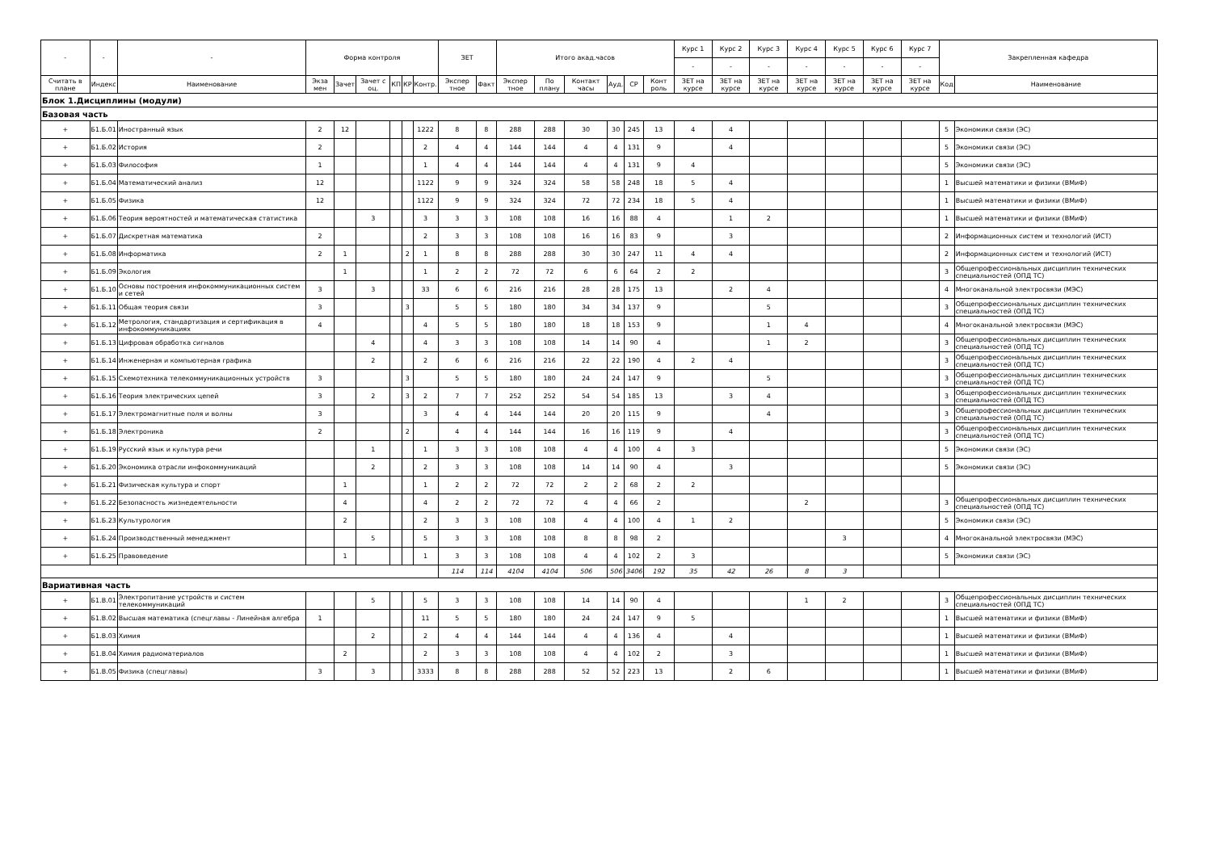| - | - | - | Форма контроля | | | | | | ЗЕТ | | Итого акад.часов | | | | | | Курс 1 | Курс 2 | Курс 3 | Курс 4 | Курс 5 | Курс 6 | Курс 7 | Закрепленная кафедра | |
| --- | --- | --- | --- | --- | --- | --- | --- | --- | --- | --- | --- | --- | --- | --- | --- | --- | --- | --- | --- | --- | --- | --- | --- | --- | --- |
| | | | | | | | | | | | | | | | | | - | - | - | - | - | - | - | | |
| Считать в плане | Индекс | Наименование | Экза мен | Зачет | Зачет с оц. | КП | КР | Контр. | Экспер тное | Факт | Экспер тное | По плану | Контакт часы | Ауд. | СР | Конт роль | ЗЕТ на курсе | ЗЕТ на курсе | ЗЕТ на курсе | ЗЕТ на курсе | ЗЕТ на курсе | ЗЕТ на курсе | ЗЕТ на курсе | Код | Наименование |
| Блок 1.Дисциплины (модули) | | | | | | | | | | | | | | | | | | | | | | | | | |
| Базовая часть | | | | | | | | | | | | | | | | | | | | | | | | | |
| + | Б1.Б.01 | Иностранный язык | 2 | 12 | | | | 1222 | 8 | 8 | 288 | 288 | 30 | 30 | 245 | 13 | 4 | 4 | | | | | | 5 | Экономики связи (ЭС) |
| + | Б1.Б.02 | История | 2 | | | | | 2 | 4 | 4 | 144 | 144 | 4 | 4 | 131 | 9 | | 4 | | | | | | 5 | Экономики связи (ЭС) |
| + | Б1.Б.03 | Философия | 1 | | | | | 1 | 4 | 4 | 144 | 144 | 4 | 4 | 131 | 9 | 4 | | | | | | | 5 | Экономики связи (ЭС) |
| + | Б1.Б.04 | Математический анализ | 12 | | | | | 1122 | 9 | 9 | 324 | 324 | 58 | 58 | 248 | 18 | 5 | 4 | | | | | | 1 | Высшей математики и физики (ВМиФ) |
| + | Б1.Б.05 | Физика | 12 | | | | | 1122 | 9 | 9 | 324 | 324 | 72 | 72 | 234 | 18 | 5 | 4 | | | | | | 1 | Высшей математики и физики (ВМиФ) |
| + | Б1.Б.06 | Теория вероятностей и математическая статистика | | | 3 | | | 3 | 3 | 3 | 108 | 108 | 16 | 16 | 88 | 4 | | 1 | 2 | | | | | 1 | Высшей математики и физики (ВМиФ) |
| + | Б1.Б.07 | Дискретная математика | 2 | | | | | 2 | 3 | 3 | 108 | 108 | 16 | 16 | 83 | 9 | | 3 | | | | | | 2 | Информационных систем и технологий (ИСТ) |
| + | Б1.Б.08 | Информатика | 2 | 1 | | | 2 | 1 | 8 | 8 | 288 | 288 | 30 | 30 | 247 | 11 | 4 | 4 | | | | | | 2 | Информационных систем и технологий (ИСТ) |
| + | Б1.Б.09 | Экология | | 1 | | | | 1 | 2 | 2 | 72 | 72 | 6 | 6 | 64 | 2 | 2 | | | | | | | 3 | Общепрофессиональных дисциплин технических специальностей (ОПД ТС) |
| + | Б1.Б.10 | Основы построения инфокоммуникационных систем и сетей | 3 | | 3 | | | 33 | 6 | 6 | 216 | 216 | 28 | 28 | 175 | 13 | | 2 | 4 | | | | | 4 | Многоканальной электросвязи (МЭС) |
| + | Б1.Б.11 | Общая теория связи | 3 | | | | 3 | | 5 | 5 | 180 | 180 | 34 | 34 | 137 | 9 | | | 5 | | | | | 3 | Общепрофессиональных дисциплин технических специальностей (ОПД ТС) |
| + | Б1.Б.12 | Метрология, стандартизация и сертификация в инфокоммуникациях | 4 | | | | | 4 | 5 | 5 | 180 | 180 | 18 | 18 | 153 | 9 | | | 1 | 4 | | | | 4 | Многоканальной электросвязи (МЭС) |
| + | Б1.Б.13 | Цифровая обработка сигналов | | | 4 | | | 4 | 3 | 3 | 108 | 108 | 14 | 14 | 90 | 4 | | | 1 | 2 | | | | 3 | Общепрофессиональных дисциплин технических специальностей (ОПД ТС) |
| + | Б1.Б.14 | Инженерная и компьютерная графика | | | 2 | | | 2 | 6 | 6 | 216 | 216 | 22 | 22 | 190 | 4 | 2 | 4 | | | | | | 3 | Общепрофессиональных дисциплин технических специальностей (ОПД ТС) |
| + | Б1.Б.15 | Схемотехника телекоммуникационных устройств | 3 | | | | 3 | | 5 | 5 | 180 | 180 | 24 | 24 | 147 | 9 | | | 5 | | | | | 3 | Общепрофессиональных дисциплин технических специальностей (ОПД ТС) |
| + | Б1.Б.16 | Теория электрических цепей | 3 | | 2 | | 3 | 2 | 7 | 7 | 252 | 252 | 54 | 54 | 185 | 13 | | 3 | 4 | | | | | 3 | Общепрофессиональных дисциплин технических специальностей (ОПД ТС) |
| + | Б1.Б.17 | Электромагнитные поля и волны | 3 | | | | | 3 | 4 | 4 | 144 | 144 | 20 | 20 | 115 | 9 | | | 4 | | | | | 3 | Общепрофессиональных дисциплин технических специальностей (ОПД ТС) |
| + | Б1.Б.18 | Электроника | 2 | | | | 2 | | 4 | 4 | 144 | 144 | 16 | 16 | 119 | 9 | | 4 | | | | | | 3 | Общепрофессиональных дисциплин технических специальностей (ОПД ТС) |
| + | Б1.Б.19 | Русский язык и культура речи | | | 1 | | | 1 | 3 | 3 | 108 | 108 | 4 | 4 | 100 | 4 | 3 | | | | | | | 5 | Экономики связи (ЭС) |
| + | Б1.Б.20 | Экономика отрасли инфокоммуникаций | | | 2 | | | 2 | 3 | 3 | 108 | 108 | 14 | 14 | 90 | 4 | | 3 | | | | | | 5 | Экономики связи (ЭС) |
| + | Б1.Б.21 | Физическая культура и спорт | | 1 | | | | 1 | 2 | 2 | 72 | 72 | 2 | 2 | 68 | 2 | 2 | | | | | | | | |
| + | Б1.Б.22 | Безопасность жизнедеятельности | | 4 | | | | 4 | 2 | 2 | 72 | 72 | 4 | 4 | 66 | 2 | | | | 2 | | | | 3 | Общепрофессиональных дисциплин технических специальностей (ОПД ТС) |
| + | Б1.Б.23 | Культурология | | 2 | | | | 2 | 3 | 3 | 108 | 108 | 4 | 4 | 100 | 4 | 1 | 2 | | | | | | 5 | Экономики связи (ЭС) |
| + | Б1.Б.24 | Производственный менеджмент | | | 5 | | | 5 | 3 | 3 | 108 | 108 | 8 | 8 | 98 | 2 | | | | | 3 | | | 4 | Многоканальной электросвязи (МЭС) |
| + | Б1.Б.25 | Правоведение | | 1 | | | | 1 | 3 | 3 | 108 | 108 | 4 | 4 | 102 | 2 | 3 | | | | | | | 5 | Экономики связи (ЭС) |
| | | | | | | | | | 114 | 114 | 4104 | 4104 | 506 | 506 | 3406 | 192 | 35 | 42 | 26 | 8 | 3 | | | | |
| Вариативная часть | | | | | | | | | | | | | | | | | | | | | | | | | |
| + | Б1.В.01 | Электропитание устройств и систем телекоммуникаций | | | 5 | | | 5 | 3 | 3 | 108 | 108 | 14 | 14 | 90 | 4 | | | | 1 | 2 | | | 3 | Общепрофессиональных дисциплин технических специальностей (ОПД ТС) |
| + | Б1.В.02 | Высшая математика (спецглавы - Линейная алгебра | 1 | | | | | 11 | 5 | 5 | 180 | 180 | 24 | 24 | 147 | 9 | 5 | | | | | | | 1 | Высшей математики и физики (ВМиФ) |
| + | Б1.В.03 | Химия | | | 2 | | | 2 | 4 | 4 | 144 | 144 | 4 | 4 | 136 | 4 | | 4 | | | | | | 1 | Высшей математики и физики (ВМиФ) |
| + | Б1.В.04 | Химия радиоматериалов | | 2 | | | | 2 | 3 | 3 | 108 | 108 | 4 | 4 | 102 | 2 | | 3 | | | | | | 1 | Высшей математики и физики (ВМиФ) |
| + | Б1.В.05 | Физика (спецглавы) | 3 | | 3 | | | 3333 | 8 | 8 | 288 | 288 | 52 | 52 | 223 | 13 | | 2 | 6 | | | | | 1 | Высшей математики и физики (ВМиФ) |